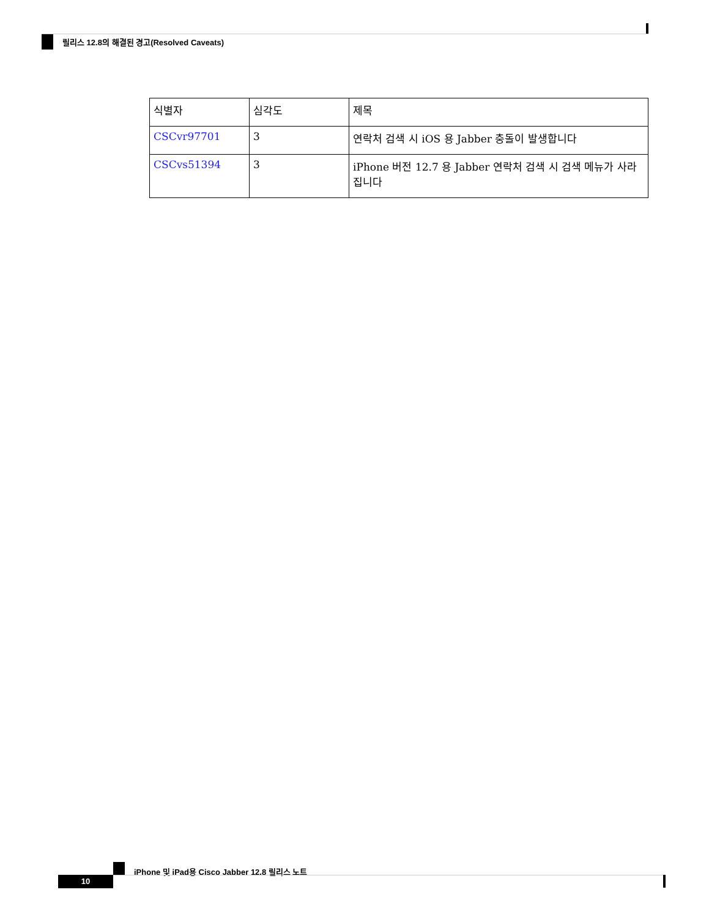릴리스 12.8의 해결된 경고(Resolved Caveats)
| 식별자 | 심각도 | 제목 |
| --- | --- | --- |
| CSCvr97701 | 3 | 연락처 검색 시 iOS 용 Jabber 충돌이 발생합니다 |
| CSCvs51394 | 3 | iPhone 버전 12.7 용 Jabber 연락처 검색 시 검색 메뉴가 사라집니다 |
iPhone 및 iPad용 Cisco Jabber 12.8 릴리스 노트
10